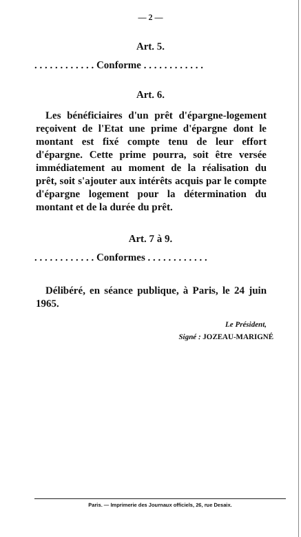— 2 —
Art. 5.
. . . . . . . . . . . . Conforme . . . . . . . . . . . .
Art. 6.
Les bénéficiaires d'un prêt d'épargne-logement reçoivent de l'Etat une prime d'épargne dont le montant est fixé compte tenu de leur effort d'épargne. Cette prime pourra, soit être versée immédiatement au moment de la réalisation du prêt, soit s'ajouter aux intérêts acquis par le compte d'épargne logement pour la détermination du montant et de la durée du prêt.
Art. 7 à 9.
. . . . . . . . . . . . Conformes . . . . . . . . . . . .
Délibéré, en séance publique, à Paris, le 24 juin 1965.
Le Président,
Signé : JOZEAU-MARIGNÉ
Paris. — Imprimerie des Journaux officiels, 26, rue Desaix.